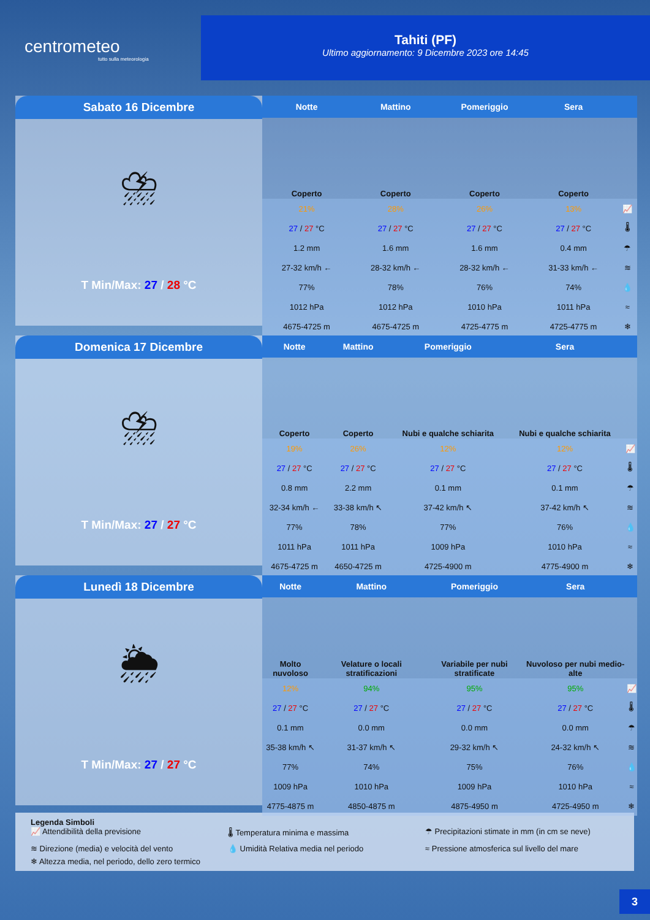centrometeo
tutto sulla meteorologia
Tahiti (PF)
Ultimo aggiornamento: 9 Dicembre 2023 ore 14:45
Sabato 16 Dicembre
⛈
T Min/Max: 27 / 28 °C
| Notte | Mattino | Pomeriggio | Sera | |
| --- | --- | --- | --- | --- |
| Coperto | Coperto | Coperto | Coperto | |
| 21% | 28% | 26% | 13% | 📈 |
| 27 / 27 °C | 27 / 27 °C | 27 / 27 °C | 27 / 27 °C | 🌡 |
| 1.2 mm | 1.6 mm | 1.6 mm | 0.4 mm | ☂ |
| 27-32 km/h ← | 28-32 km/h ← | 28-32 km/h ← | 31-33 km/h ← | ≋ |
| 77% | 78% | 76% | 74% | 💧 |
| 1012 hPa | 1012 hPa | 1010 hPa | 1011 hPa | ≈ |
| 4675-4725 m | 4675-4725 m | 4725-4775 m | 4725-4775 m | ❄ |
Domenica 17 Dicembre
⛈
T Min/Max: 27 / 27 °C
| Notte | Mattino | Pomeriggio | Sera | |
| --- | --- | --- | --- | --- |
| Coperto | Coperto | Nubi e qualche schiarita | Nubi e qualche schiarita | |
| 19% | 26% | 12% | 12% | 📈 |
| 27 / 27 °C | 27 / 27 °C | 27 / 27 °C | 27 / 27 °C | 🌡 |
| 0.8 mm | 2.2 mm | 0.1 mm | 0.1 mm | ☂ |
| 32-34 km/h ← | 33-38 km/h ↖ | 37-42 km/h ↖ | 37-42 km/h ↖ | ≋ |
| 77% | 78% | 77% | 76% | 💧 |
| 1011 hPa | 1011 hPa | 1009 hPa | 1010 hPa | ≈ |
| 4675-4725 m | 4650-4725 m | 4725-4900 m | 4775-4900 m | ❄ |
Lunedì 18 Dicembre
🌦
T Min/Max: 27 / 27 °C
| Notte | Mattino | Pomeriggio | Sera | |
| --- | --- | --- | --- | --- |
| Molto nuvoloso | Velature o locali stratificazioni | Variabile per nubi stratificate | Nuvoloso per nubi medio-alte | |
| 12% | 94% | 95% | 95% | 📈 |
| 27 / 27 °C | 27 / 27 °C | 27 / 27 °C | 27 / 27 °C | 🌡 |
| 0.1 mm | 0.0 mm | 0.0 mm | 0.0 mm | ☂ |
| 35-38 km/h ↖ | 31-37 km/h ↖ | 29-32 km/h ↖ | 24-32 km/h ↖ | ≋ |
| 77% | 74% | 75% | 76% | 💧 |
| 1009 hPa | 1010 hPa | 1009 hPa | 1010 hPa | ≈ |
| 4775-4875 m | 4850-4875 m | 4875-4950 m | 4725-4950 m | ❄ |
Legenda Simboli
📈 Attendibilità della previsione 🌡 Temperatura minima e massima ☂ Precipitazioni stimate in mm (in cm se neve) ≋ Direzione (media) e velocità del vento 💧 Umidità Relativa media nel periodo ≈ Pressione atmosferica sul livello del mare ❄ Altezza media, nel periodo, dello zero termico
3